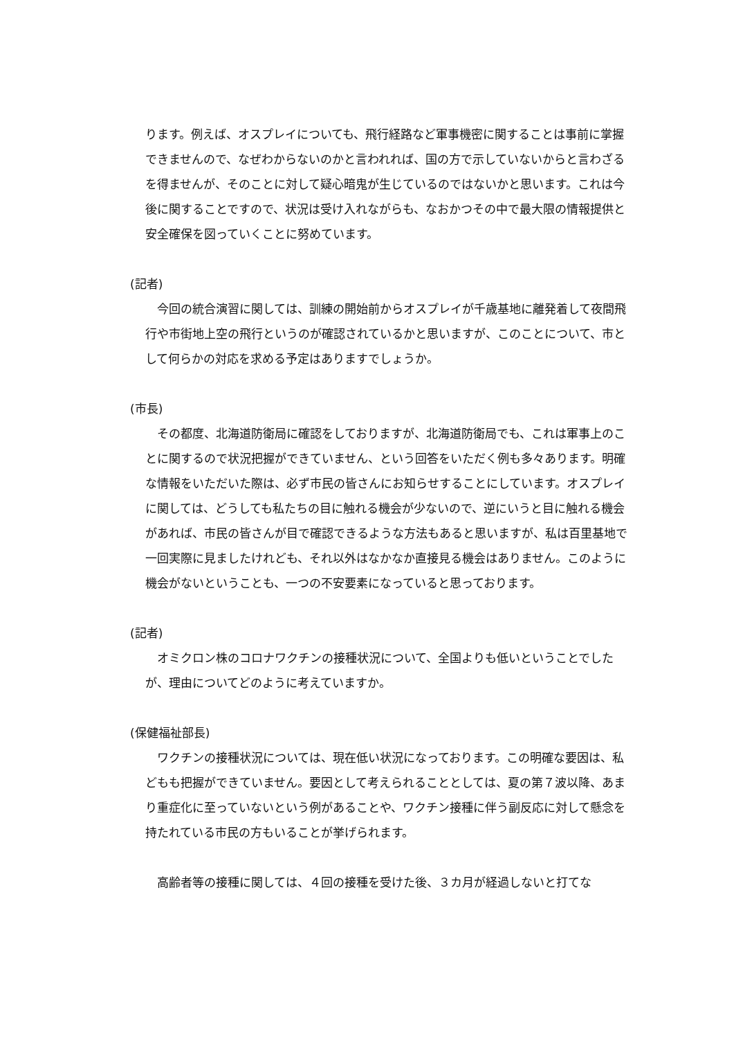ります。例えば、オスプレイについても、飛行経路など軍事機密に関することは事前に掌握できませんので、なぜわからないのかと言われれば、国の方で示していないからと言わざるを得ませんが、そのことに対して疑心暗鬼が生じているのではないかと思います。これは今後に関することですので、状況は受け入れながらも、なおかつその中で最大限の情報提供と安全確保を図っていくことに努めています。
(記者)
今回の統合演習に関しては、訓練の開始前からオスプレイが千歳基地に離発着して夜間飛行や市街地上空の飛行というのが確認されているかと思いますが、このことについて、市として何らかの対応を求める予定はありますでしょうか。
(市長)
その都度、北海道防衛局に確認をしておりますが、北海道防衛局でも、これは軍事上のことに関するので状況把握ができていません、という回答をいただく例も多々あります。明確な情報をいただいた際は、必ず市民の皆さんにお知らせすることにしています。オスプレイに関しては、どうしても私たちの目に触れる機会が少ないので、逆にいうと目に触れる機会があれば、市民の皆さんが目で確認できるような方法もあると思いますが、私は百里基地で一回実際に見ましたけれども、それ以外はなかなか直接見る機会はありません。このように機会がないということも、一つの不安要素になっていると思っております。
(記者)
オミクロン株のコロナワクチンの接種状況について、全国よりも低いということでしたが、理由についてどのように考えていますか。
(保健福祉部長)
ワクチンの接種状況については、現在低い状況になっております。この明確な要因は、私どもも把握ができていません。要因として考えられることとしては、夏の第７波以降、あまり重症化に至っていないという例があることや、ワクチン接種に伴う副反応に対して懸念を持たれている市民の方もいることが挙げられます。
高齢者等の接種に関しては、４回の接種を受けた後、３カ月が経過しないと打てな